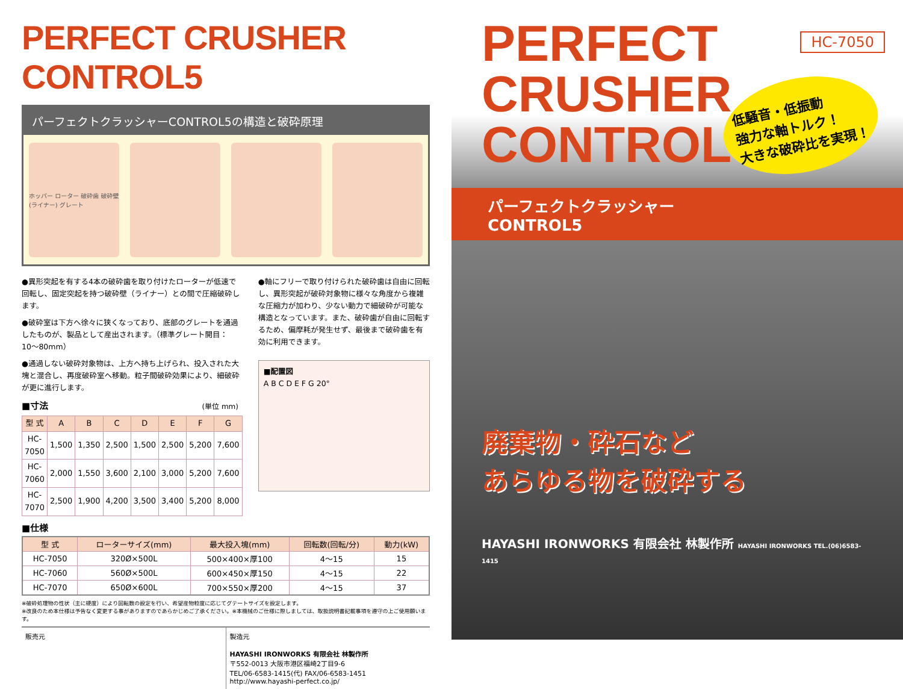PERFECT CRUSHER CONTROL5
パーフェクトクラッシャーCONTROL5の構造と破砕原理
ホッパー ローター 破砕歯 破砕壁(ライナー) グレート
●異形突起を有する4本の破砕歯を取り付けたローターが低速で回転し、固定突起を持つ破砕壁（ライナー）との間で圧縮破砕します。
●破砕室は下方へ徐々に狭くなっており、底部のグレートを通過したものが、製品として産出されます。（標準グレート開目：10〜80mm）
●通過しない破砕対象物は、上方へ持ち上げられ、投入された大塊と混合し、再度破砕室へ移動。粒子間破砕効果により、細破砕が更に進行します。
■寸法 (単位 mm)
| 型 式 | A | B | C | D | E | F | G |
| --- | --- | --- | --- | --- | --- | --- | --- |
| HC-7050 | 1,500 | 1,350 | 2,500 | 1,500 | 2,500 | 5,200 | 7,600 |
| HC-7060 | 2,000 | 1,550 | 3,600 | 2,100 | 3,000 | 5,200 | 7,600 |
| HC-7070 | 2,500 | 1,900 | 4,200 | 3,500 | 3,400 | 5,200 | 8,000 |
●軸にフリーで取り付けられた破砕歯は自由に回転し、異形突起が破砕対象物に様々な角度から複雑な圧縮力が加わり、少ない動力で細破砕が可能な構造となっています。また、破砕歯が自由に回転するため、偏摩耗が発生せず、最後まで破砕歯を有効に利用できます。
■配置図
A B C D E F G 20°
■仕様
| 型 式 | ローターサイズ(mm) | 最大投入塊(mm) | 回転数(回転/分) | 動力(kW) |
| --- | --- | --- | --- | --- |
| HC-7050 | 320Ø×500L | 500×400×厚100 | 4〜15 | 15 |
| HC-7060 | 560Ø×500L | 600×450×厚150 | 4〜15 | 22 |
| HC-7070 | 650Ø×600L | 700×550×厚200 | 4〜15 | 37 |
※破砕処理物の性状（主に硬度）により回転数の設定を行い、希望産物粒度に応じてグテートサイズを設定します。
※改良のため本仕様は予告なく変更する事がありますのであらかじめご了承ください。※本機械のご仕様に際しましては、取扱説明書記載事項を遵守の上ご使用願います。
販売元 製造元
HAYASHI IRONWORKS 有限会社 林製作所
〒552-0013 大阪市港区福崎2丁目9-6
TEL/06-6583-1415(代) FAX/06-6583-1451
http://www.hayashi-perfect.co.jp/
PERFECT
CRUSHER
CONTROL5
HC-7050
低騒音・低振動
強力な軸トルク！
大きな破砕比を実現！
パーフェクトクラッシャー
CONTROL5
廃棄物・砕石など
あらゆる物を破砕する
HAYASHI IRONWORKS 有限会社 林製作所 HAYASHI IRONWORKS TEL.(06)6583-1415